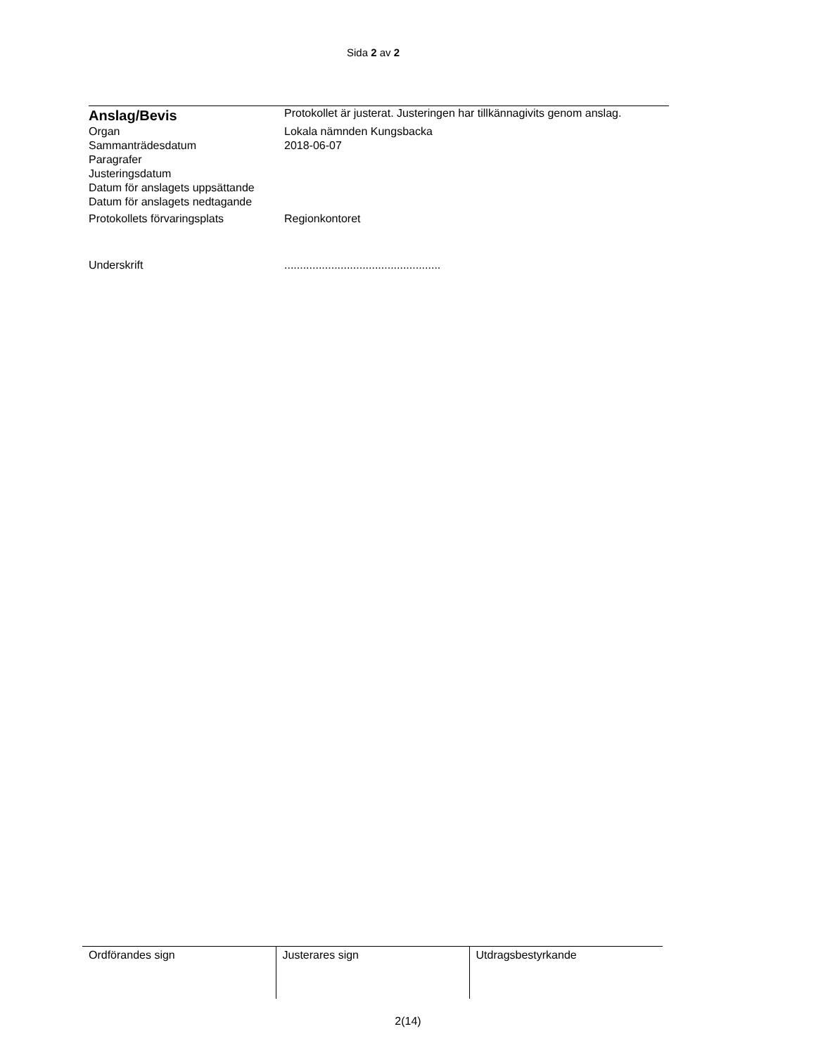Sida 2 av 2
| Anslag/Bevis | Protokollet är justerat. Justeringen har tillkännagivits genom anslag. |
| Organ | Lokala nämnden Kungsbacka |
| Sammanträdesdatum | 2018-06-07 |
| Paragrafer | |
| Justeringsdatum | |
| Datum för anslagets uppsättande | |
| Datum för anslagets nedtagande | |
| Protokollets förvaringsplats | Regionkontoret |
| Underskrift | .................................................. |
| Ordförandes sign | Justerares sign | Utdragsbestyrkande |
2(14)